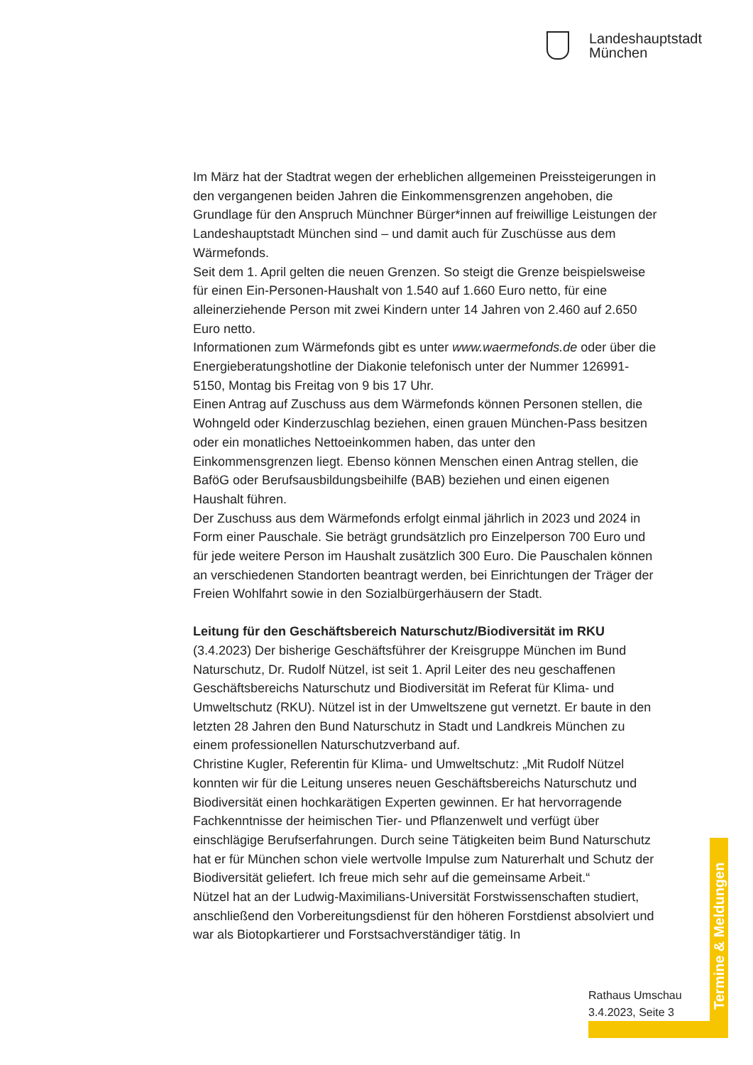Landeshauptstadt
München
Im März hat der Stadtrat wegen der erheblichen allgemeinen Preissteigerungen in den vergangenen beiden Jahren die Einkommensgrenzen angehoben, die Grundlage für den Anspruch Münchner Bürger*innen auf freiwillige Leistungen der Landeshauptstadt München sind – und damit auch für Zuschüsse aus dem Wärmefonds.
Seit dem 1. April gelten die neuen Grenzen. So steigt die Grenze beispielsweise für einen Ein-Personen-Haushalt von 1.540 auf 1.660 Euro netto, für eine alleinerziehende Person mit zwei Kindern unter 14 Jahren von 2.460 auf 2.650 Euro netto.
Informationen zum Wärmefonds gibt es unter www.waermefonds.de oder über die Energieberatungshotline der Diakonie telefonisch unter der Nummer 126991-5150, Montag bis Freitag von 9 bis 17 Uhr.
Einen Antrag auf Zuschuss aus dem Wärmefonds können Personen stellen, die Wohngeld oder Kinderzuschlag beziehen, einen grauen München-Pass besitzen oder ein monatliches Nettoeinkommen haben, das unter den Einkommensgrenzen liegt. Ebenso können Menschen einen Antrag stellen, die BaföG oder Berufsausbildungsbeihilfe (BAB) beziehen und einen eigenen Haushalt führen.
Der Zuschuss aus dem Wärmefonds erfolgt einmal jährlich in 2023 und 2024 in Form einer Pauschale. Sie beträgt grundsätzlich pro Einzelperson 700 Euro und für jede weitere Person im Haushalt zusätzlich 300 Euro. Die Pauschalen können an verschiedenen Standorten beantragt werden, bei Einrichtungen der Träger der Freien Wohlfahrt sowie in den Sozialbürgerhäusern der Stadt.
Leitung für den Geschäftsbereich Naturschutz/Biodiversität im RKU
(3.4.2023) Der bisherige Geschäftsführer der Kreisgruppe München im Bund Naturschutz, Dr. Rudolf Nützel, ist seit 1. April Leiter des neu geschaffenen Geschäftsbereichs Naturschutz und Biodiversität im Referat für Klima- und Umweltschutz (RKU). Nützel ist in der Umweltszene gut vernetzt. Er baute in den letzten 28 Jahren den Bund Naturschutz in Stadt und Landkreis München zu einem professionellen Naturschutzverband auf.
Christine Kugler, Referentin für Klima- und Umweltschutz: „Mit Rudolf Nützel konnten wir für die Leitung unseres neuen Geschäftsbereichs Naturschutz und Biodiversität einen hochkarätigen Experten gewinnen. Er hat hervorragende Fachkenntnisse der heimischen Tier- und Pflanzenwelt und verfügt über einschlägige Berufserfahrungen. Durch seine Tätigkeiten beim Bund Naturschutz hat er für München schon viele wertvolle Impulse zum Naturerhalt und Schutz der Biodiversität geliefert. Ich freue mich sehr auf die gemeinsame Arbeit.“
Nützel hat an der Ludwig-Maximilians-Universität Forstwissenschaften studiert, anschließend den Vorbereitungsdienst für den höheren Forstdienst absolviert und war als Biotopkartierer und Forstsachverständiger tätig. In
Termine & Meldungen
Rathaus Umschau
3.4.2023, Seite 3